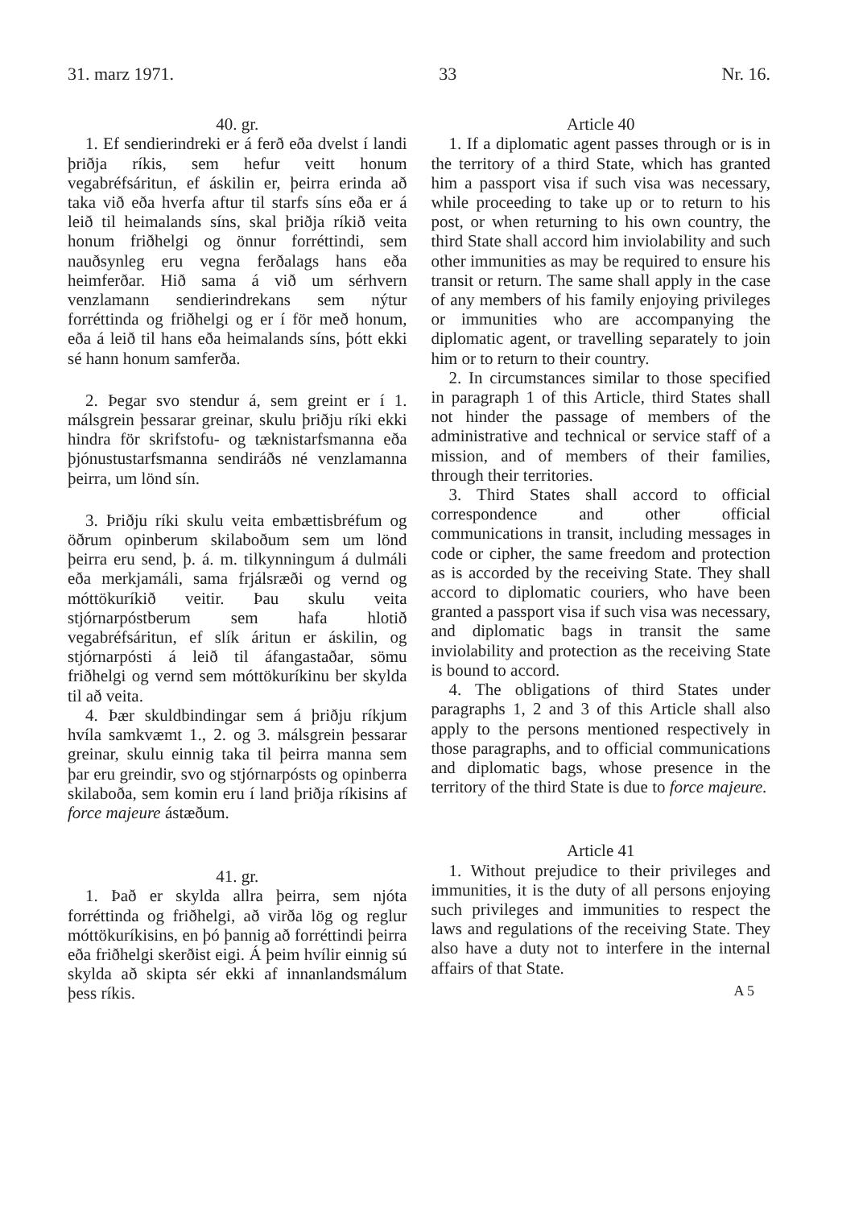31. marz 1971. 33 Nr. 16.
40. gr.
1. Ef sendierindreki er á ferð eða dvelst í landi þriðja ríkis, sem hefur veitt honum vegabréfsáritun, ef áskilin er, þeirra erinda að taka við eða hverfa aftur til starfs síns eða er á leið til heimalands síns, skal þriðja ríkið veita honum friðhelgi og önnur forréttindi, sem nauðsynleg eru vegna ferðalags hans eða heimferðar. Hið sama á við um sérhvern venzlamann sendierindrekans sem nýtur forréttinda og friðhelgi og er í för með honum, eða á leið til hans eða heimalands síns, þótt ekki sé hann honum samferða.
2. Þegar svo stendur á, sem greint er í 1. málsgrein þessarar greinar, skulu þriðju ríki ekki hindra för skrifstofu- og tæknistarfsmanna eða þjónustustarfsmanna sendiráðs né venzlamanna þeirra, um lönd sín.
3. Þriðju ríki skulu veita embættisbréfum og öðrum opinberum skilaboðum sem um lönd þeirra eru send, þ. á. m. tilkynningum á dulmáli eða merkjamáli, sama frjálsræði og vernd og móttökuríkið veitir. Þau skulu veita stjórnarpóstberum sem hafa hlotið vegabréfsáritun, ef slík áritun er áskilin, og stjórnarpósti á leið til áfangastaðar, sömu friðhelgi og vernd sem móttökuríkinu ber skylda til að veita.
4. Þær skuldbindingar sem á þriðju ríkjum hvíla samkvæmt 1., 2. og 3. málsgrein þessarar greinar, skulu einnig taka til þeirra manna sem þar eru greindir, svo og stjórnarpósts og opinberra skilaboða, sem komin eru í land þriðja ríkisins af force majeure ástæðum.
41. gr.
1. Það er skylda allra þeirra, sem njóta forréttinda og friðhelgi, að virða lög og reglur móttökuríkisins, en þó þannig að forréttindi þeirra eða friðhelgi skerðist eigi. Á þeim hvílir einnig sú skylda að skipta sér ekki af innanlandsmálum þess ríkis.
Article 40
1. If a diplomatic agent passes through or is in the territory of a third State, which has granted him a passport visa if such visa was necessary, while proceeding to take up or to return to his post, or when returning to his own country, the third State shall accord him inviolability and such other immunities as may be required to ensure his transit or return. The same shall apply in the case of any members of his family enjoying privileges or immunities who are accompanying the diplomatic agent, or travelling separately to join him or to return to their country.
2. In circumstances similar to those specified in paragraph 1 of this Article, third States shall not hinder the passage of members of the administrative and technical or service staff of a mission, and of members of their families, through their territories.
3. Third States shall accord to official correspondence and other official communications in transit, including messages in code or cipher, the same freedom and protection as is accorded by the receiving State. They shall accord to diplomatic couriers, who have been granted a passport visa if such visa was necessary, and diplomatic bags in transit the same inviolability and protection as the receiving State is bound to accord.
4. The obligations of third States under paragraphs 1, 2 and 3 of this Article shall also apply to the persons mentioned respectively in those paragraphs, and to official communications and diplomatic bags, whose presence in the territory of the third State is due to force majeure.
Article 41
1. Without prejudice to their privileges and immunities, it is the duty of all persons enjoying such privileges and immunities to respect the laws and regulations of the receiving State. They also have a duty not to interfere in the internal affairs of that State.
A 5